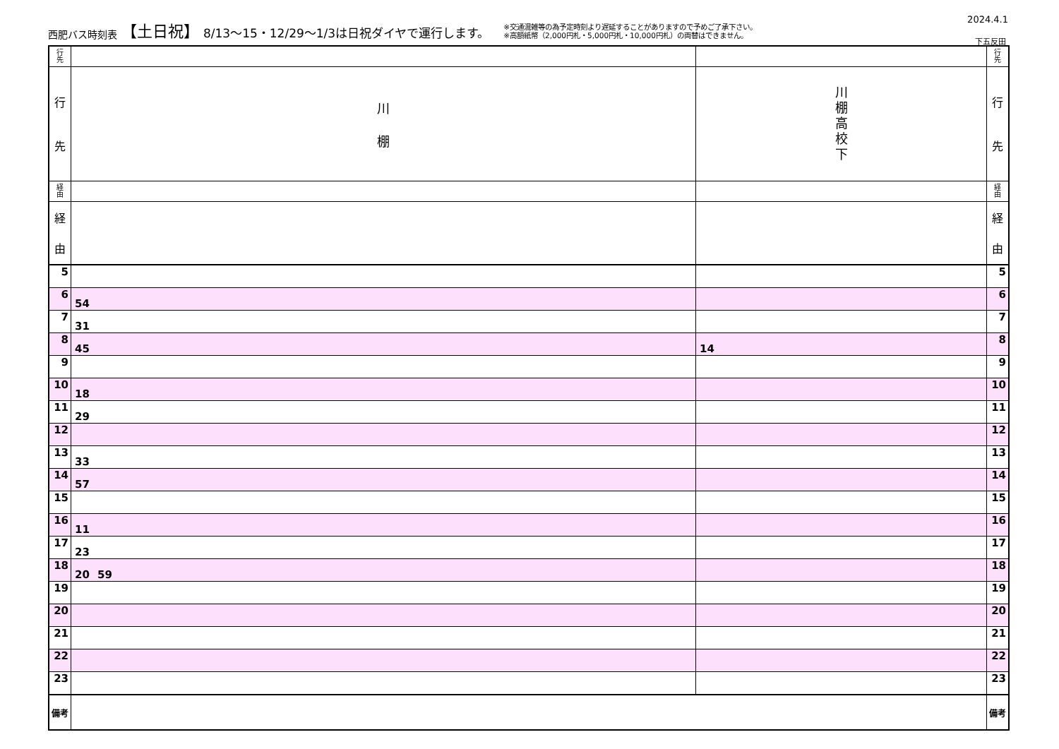西肥バス時刻表 【土日祝】 8/13〜15・12/29〜1/3は日祝ダイヤで運行します。
※交通混雑等の為予定時刻より遅延することがありますので予めご了承下さい。
※高額紙幣（2,000円札・5,000円札・10,000円札）の両替はできません。
2024.4.1
下五反田
| 行 先 | | | 行 先 |
| 行 先 | 川 棚 | 川 棚 高 校 下 | 行 先 |
| 経 由 | | | 経 由 |
| 経 由 | | | 経 由 |
| 5 | | | 5 |
| 6 | 54 | | 6 |
| 7 | 31 | | 7 |
| 8 | 45 | 14 | 8 |
| 9 | | | 9 |
| 10 | 18 | | 10 |
| 11 | 29 | | 11 |
| 12 | | | 12 |
| 13 | 33 | | 13 |
| 14 | 57 | | 14 |
| 15 | | | 15 |
| 16 | 11 | | 16 |
| 17 | 23 | | 17 |
| 18 | 20 59 | | 18 |
| 19 | | | 19 |
| 20 | | | 20 |
| 21 | | | 21 |
| 22 | | | 22 |
| 23 | | | 23 |
| 備考 | | | 備考 |